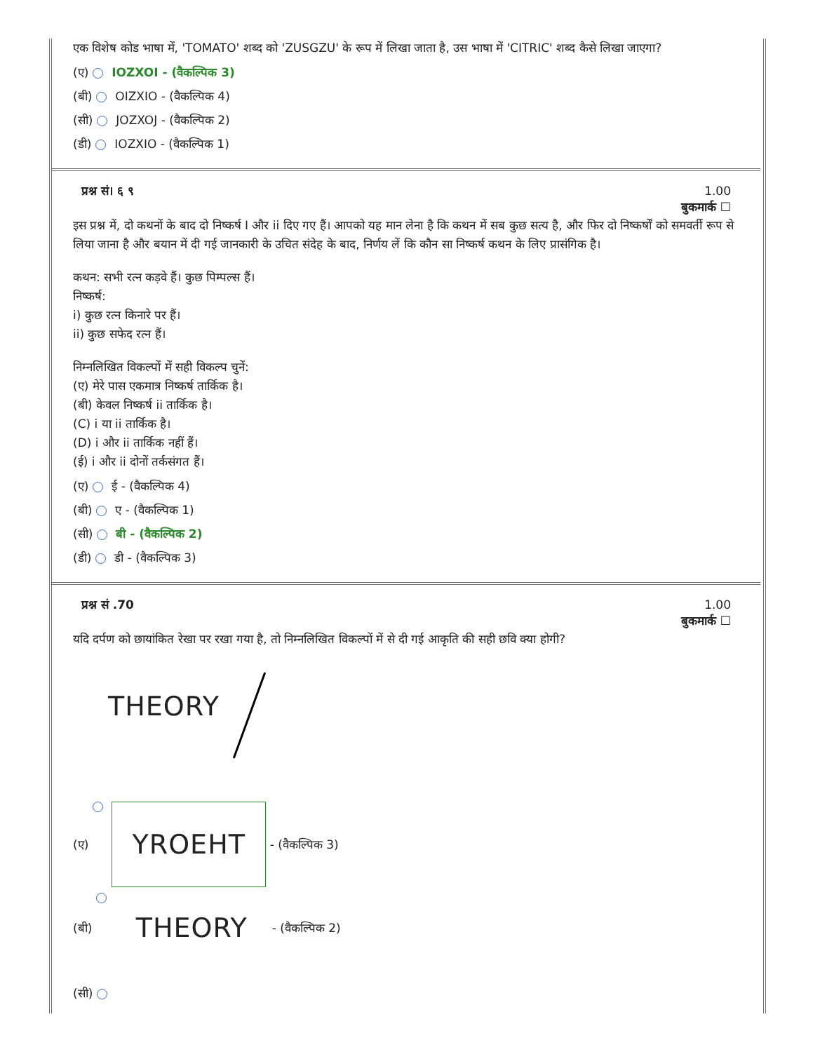एक विशेष कोड भाषा में, 'TOMATO' शब्द को 'ZUSGZU' के रूप में लिखा जाता है, उस भाषा में 'CITRIC' शब्द कैसे लिखा जाएगा?
(ए) IOZXOI - (वैकल्पिक 3)
(बी) OIZXIO - (वैकल्पिक 4)
(सी) JOZXOJ - (वैकल्पिक 2)
(डी) IOZXIO - (वैकल्पिक 1)
प्रश्न सं। ६ ९ 1.00
बुकमार्क ☐
इस प्रश्न में, दो कथनों के बाद दो निष्कर्ष I और ii दिए गए हैं। आपको यह मान लेना है कि कथन में सब कुछ सत्य है, और फिर दो निष्कर्षों को समवर्ती रूप से लिया जाना है और बयान में दी गई जानकारी के उचित संदेह के बाद, निर्णय लें कि कौन सा निष्कर्ष कथन के लिए प्रासंगिक है।
कथन: सभी रत्न कड़वे हैं। कुछ पिम्पल्स हैं।
निष्कर्ष:
i) कुछ रत्न किनारे पर हैं।
ii) कुछ सफेद रत्न हैं।
निम्नलिखित विकल्पों में सही विकल्प चुनें:
(ए) मेरे पास एकमात्र निष्कर्ष तार्किक है।
(बी) केवल निष्कर्ष ii तार्किक है।
(C) i या ii तार्किक है।
(D) i और ii तार्किक नहीं हैं।
(ई) i और ii दोनों तर्कसंगत हैं।
(ए) ई - (वैकल्पिक 4)
(बी) ए - (वैकल्पिक 1)
(सी) बी - (वैकल्पिक 2)
(डी) डी - (वैकल्पिक 3)
प्रश्न सं .70 1.00
बुकमार्क ☐
यदि दर्पण को छायांकित रेखा पर रखा गया है, तो निम्नलिखित विकल्पों में से दी गई आकृति की सही छवि क्या होगी?
THEORY
(ए)
YROEHT
- (वैकल्पिक 3)
(बी)
THEORY
- (वैकल्पिक 2)
(सी)